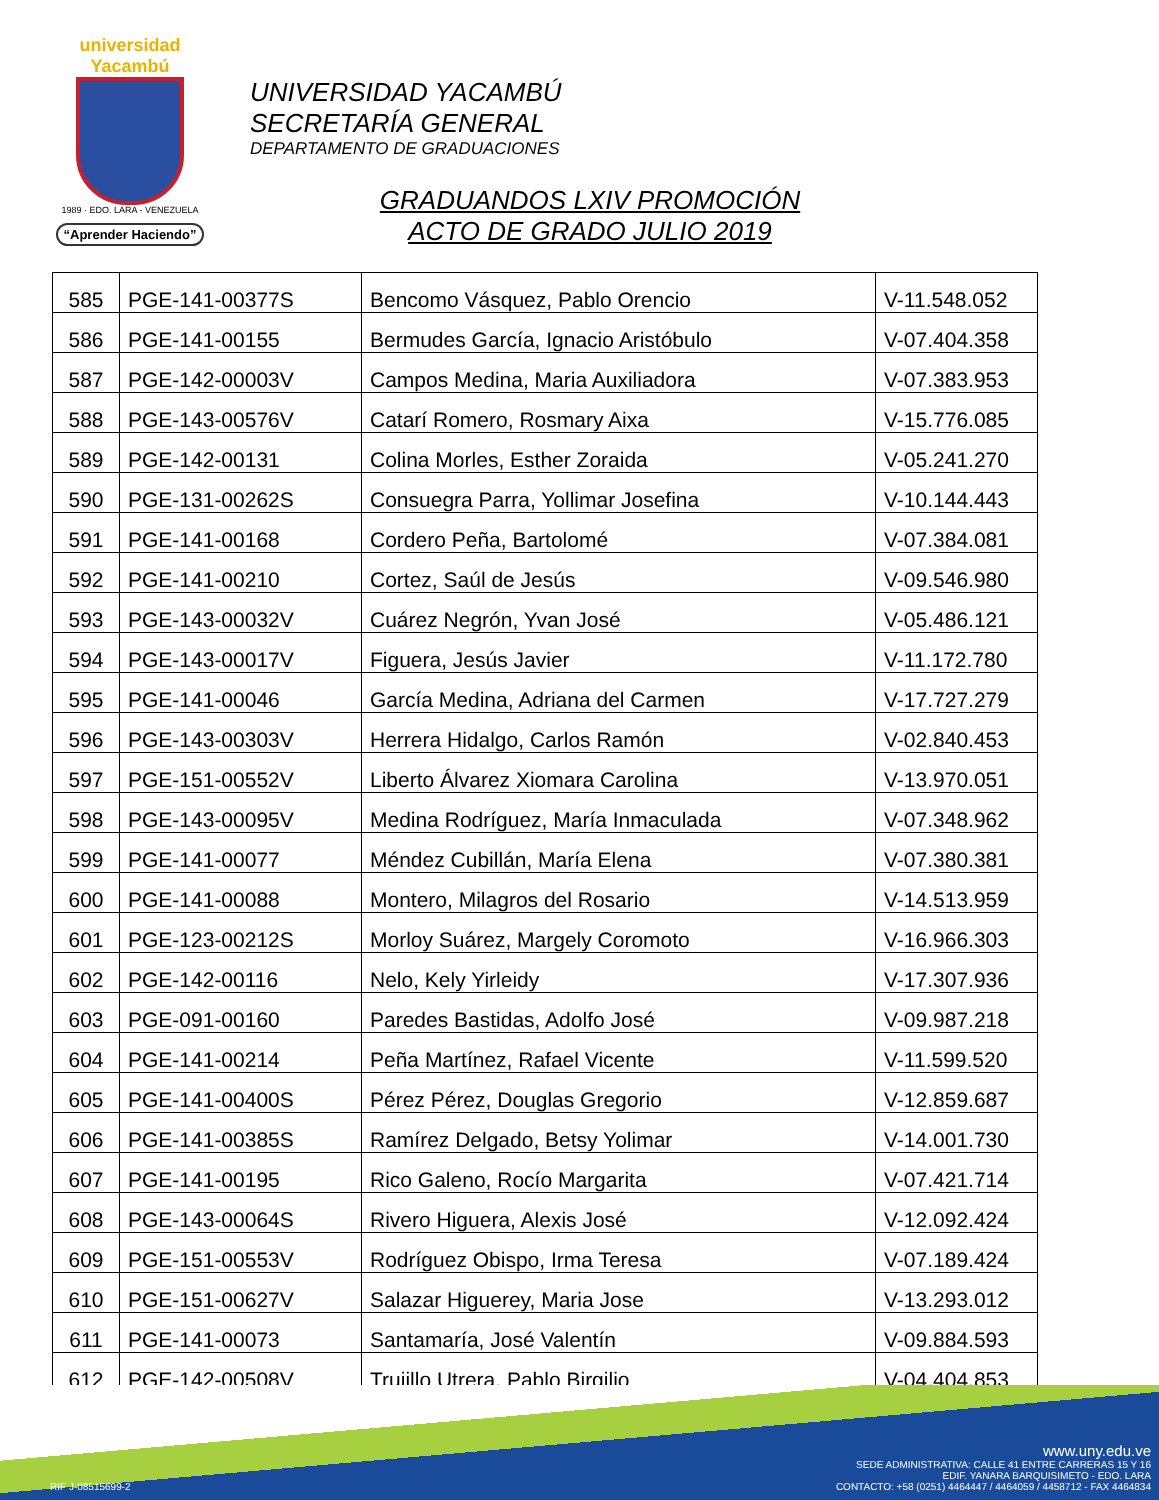universidad Yacambú
1989 · EDO. LARA - VENEZUELA
“Aprender Haciendo”
UNIVERSIDAD YACAMBÚ
SECRETARÍA GENERAL
DEPARTAMENTO DE GRADUACIONES
GRADUANDOS LXIV PROMOCIÓN
ACTO DE GRADO JULIO 2019
| 585 | PGE-141-00377S | Bencomo Vásquez, Pablo Orencio | V-11.548.052 |
| 586 | PGE-141-00155 | Bermudes García, Ignacio Aristóbulo | V-07.404.358 |
| 587 | PGE-142-00003V | Campos Medina, Maria Auxiliadora | V-07.383.953 |
| 588 | PGE-143-00576V | Catarí Romero, Rosmary Aixa | V-15.776.085 |
| 589 | PGE-142-00131 | Colina Morles, Esther Zoraida | V-05.241.270 |
| 590 | PGE-131-00262S | Consuegra Parra, Yollimar Josefina | V-10.144.443 |
| 591 | PGE-141-00168 | Cordero Peña, Bartolomé | V-07.384.081 |
| 592 | PGE-141-00210 | Cortez, Saúl de Jesús | V-09.546.980 |
| 593 | PGE-143-00032V | Cuárez Negrón, Yvan José | V-05.486.121 |
| 594 | PGE-143-00017V | Figuera, Jesús Javier | V-11.172.780 |
| 595 | PGE-141-00046 | García Medina, Adriana del Carmen | V-17.727.279 |
| 596 | PGE-143-00303V | Herrera Hidalgo, Carlos Ramón | V-02.840.453 |
| 597 | PGE-151-00552V | Liberto Álvarez Xiomara Carolina | V-13.970.051 |
| 598 | PGE-143-00095V | Medina Rodríguez, María Inmaculada | V-07.348.962 |
| 599 | PGE-141-00077 | Méndez Cubillán, María Elena | V-07.380.381 |
| 600 | PGE-141-00088 | Montero, Milagros del Rosario | V-14.513.959 |
| 601 | PGE-123-00212S | Morloy Suárez, Margely Coromoto | V-16.966.303 |
| 602 | PGE-142-00116 | Nelo, Kely Yirleidy | V-17.307.936 |
| 603 | PGE-091-00160 | Paredes Bastidas, Adolfo José | V-09.987.218 |
| 604 | PGE-141-00214 | Peña Martínez, Rafael Vicente | V-11.599.520 |
| 605 | PGE-141-00400S | Pérez Pérez, Douglas Gregorio | V-12.859.687 |
| 606 | PGE-141-00385S | Ramírez Delgado, Betsy Yolimar | V-14.001.730 |
| 607 | PGE-141-00195 | Rico Galeno, Rocío Margarita | V-07.421.714 |
| 608 | PGE-143-00064S | Rivero Higuera, Alexis José | V-12.092.424 |
| 609 | PGE-151-00553V | Rodríguez Obispo, Irma Teresa | V-07.189.424 |
| 610 | PGE-151-00627V | Salazar Higuerey, Maria Jose | V-13.293.012 |
| 611 | PGE-141-00073 | Santamaría, José Valentín | V-09.884.593 |
| 612 | PGE-142-00508V | Trujillo Utrera, Pablo Birgilio | V-04.404.853 |
RIF J-08515699-2
www.uny.edu.ve
SEDE ADMINISTRATIVA: CALLE 41 ENTRE CARRERAS 15 Y 16
EDIF. YANARA BARQUISIMETO - EDO. LARA
CONTACTO: +58 (0251) 4464447 / 4464059 / 4458712 - FAX 4464834